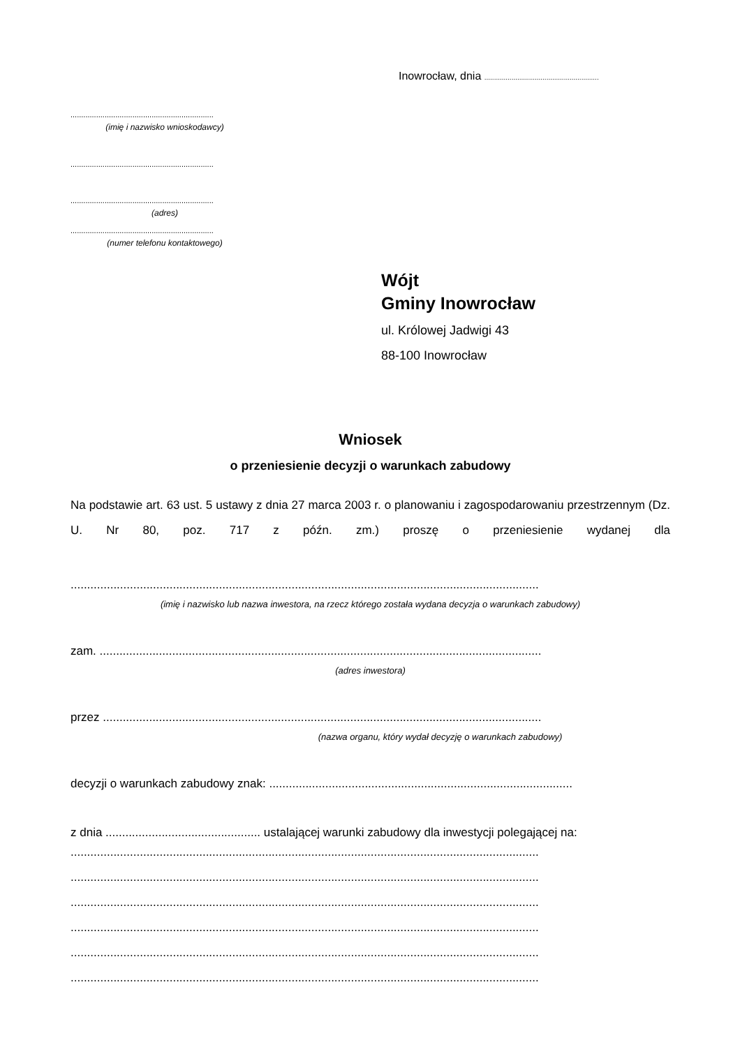Inowrocław, dnia ...........................................................
...................................................................
(imię i nazwisko wnioskodawcy)
...................................................................
...................................................................
(adres)
...................................................................
(numer telefonu kontaktowego)
Wójt
Gminy Inowrocław
ul. Królowej Jadwigi 43
88-100 Inowrocław
Wniosek
o przeniesienie decyzji o warunkach zabudowy
Na podstawie art. 63 ust. 5 ustawy z dnia 27 marca 2003 r. o planowaniu i zagospodarowaniu przestrzennym (Dz. U. Nr 80, poz. 717 z późn. zm.) proszę o przeniesienie wydanej dla
..............................................................................................................................................
(imię i nazwisko lub nazwa inwestora, na rzecz którego została wydana decyzja o warunkach zabudowy)
zam. ......................................................................................................................................
(adres inwestora)
przez .....................................................................................................................................
(nazwa organu, który wydał decyzję o warunkach zabudowy)
decyzji o warunkach zabudowy znak: ............................................................................................
z dnia ............................................... ustalającej warunki zabudowy dla inwestycji polegającej na:
..............................................................................................................................................
..............................................................................................................................................
..............................................................................................................................................
..............................................................................................................................................
..............................................................................................................................................
..............................................................................................................................................